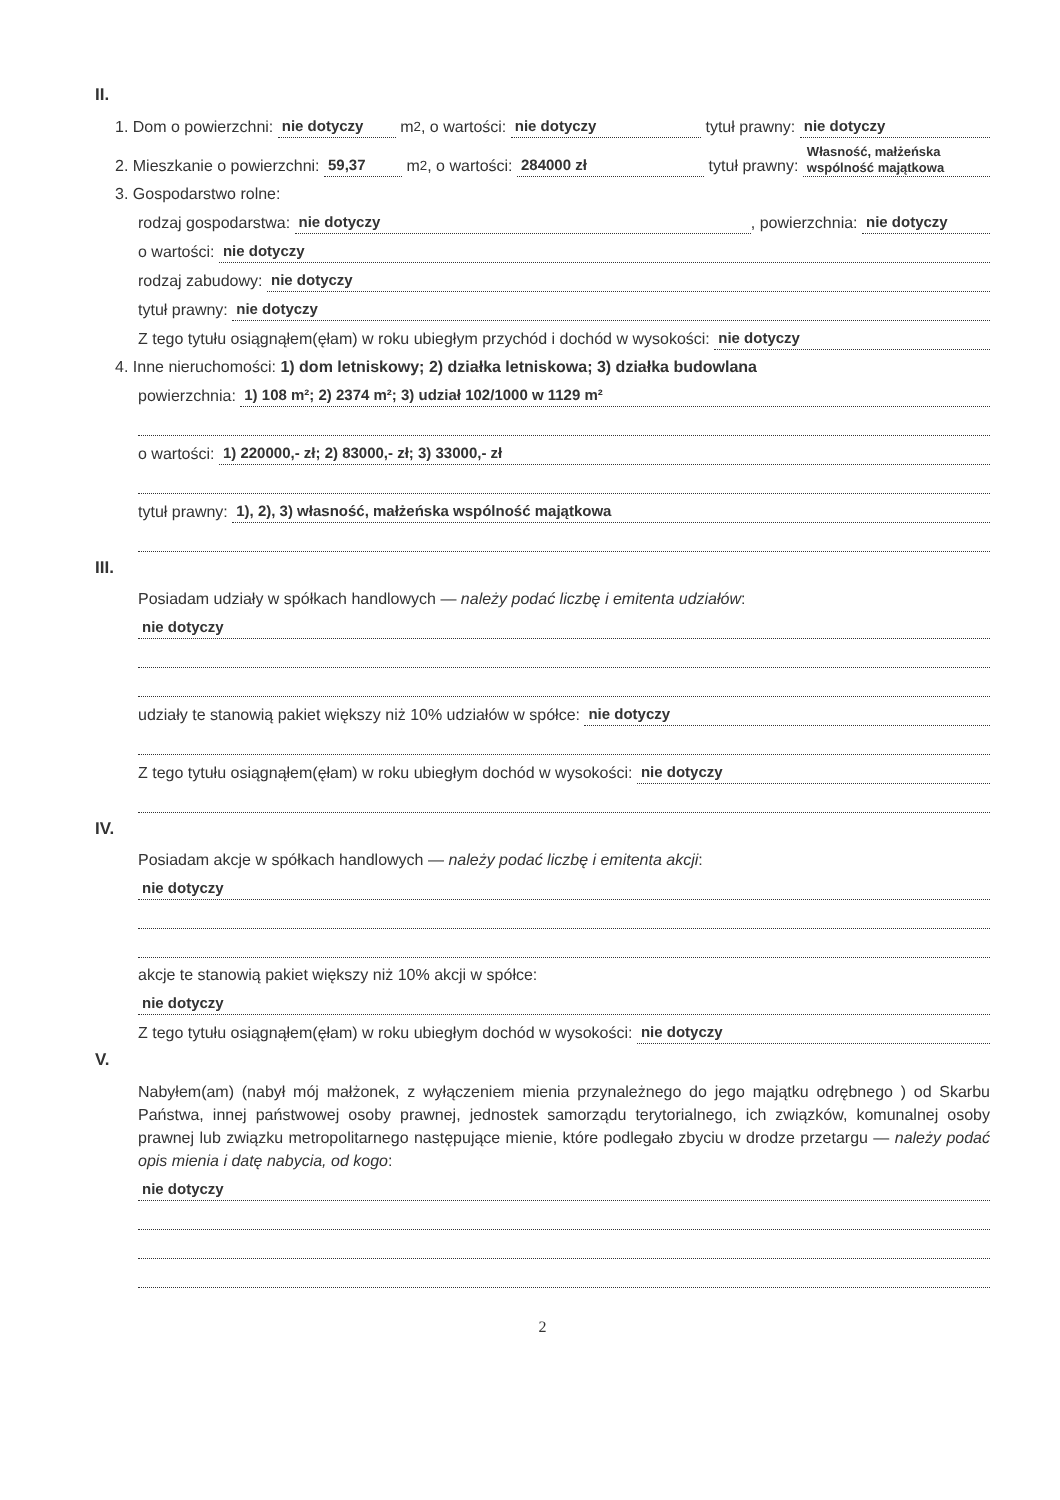II.
1. Dom o powierzchni: nie dotyczy m<sup>2</sup>, o wartości: nie dotyczy tytuł prawny: nie dotyczy
2. Mieszkanie o powierzchni: 59,37 m<sup>2</sup>, o wartości: 284000 zł tytuł prawny: Własność, małżeńska wspólność majątkowa
3. Gospodarstwo rolne:
rodzaj gospodarstwa: nie dotyczy, powierzchnia: nie dotyczy
o wartości: nie dotyczy
rodzaj zabudowy: nie dotyczy
tytuł prawny: nie dotyczy
Z tego tytułu osiągnąłem(ęłam) w roku ubiegłym przychód i dochód w wysokości: nie dotyczy
4. Inne nieruchomości: 1) dom letniskowy; 2) działka letniskowa; 3) działka budowlana
powierzchnia: 1) 108 m²; 2) 2374 m²; 3) udział 102/1000 w 1129 m²
o wartości: 1) 220000,- zł; 2) 83000,- zł; 3) 33000,- zł
tytuł prawny: 1), 2), 3) własność, małżeńska wspólność majątkowa
III.
Posiadam udziały w spółkach handlowych — należy podać liczbę i emitenta udziałów:
nie dotyczy
udziały te stanowią pakiet większy niż 10% udziałów w spółce: nie dotyczy
Z tego tytułu osiągnąłem(ęłam) w roku ubiegłym dochód w wysokości: nie dotyczy
IV.
Posiadam akcje w spółkach handlowych — należy podać liczbę i emitenta akcji:
nie dotyczy
akcje te stanowią pakiet większy niż 10% akcji w spółce:
nie dotyczy
Z tego tytułu osiągnąłem(ęłam) w roku ubiegłym dochód w wysokości: nie dotyczy
V.
Nabyłem(am) (nabył mój małżonek, z wyłączeniem mienia przynależnego do jego majątku odrębnego ) od Skarbu Państwa, innej państwowej osoby prawnej, jednostek samorządu terytorialnego, ich związków, komunalnej osoby prawnej lub związku metropolitarnego następujące mienie, które podlegało zbyciu w drodze przetargu — należy podać opis mienia i datę nabycia, od kogo:
nie dotyczy
2